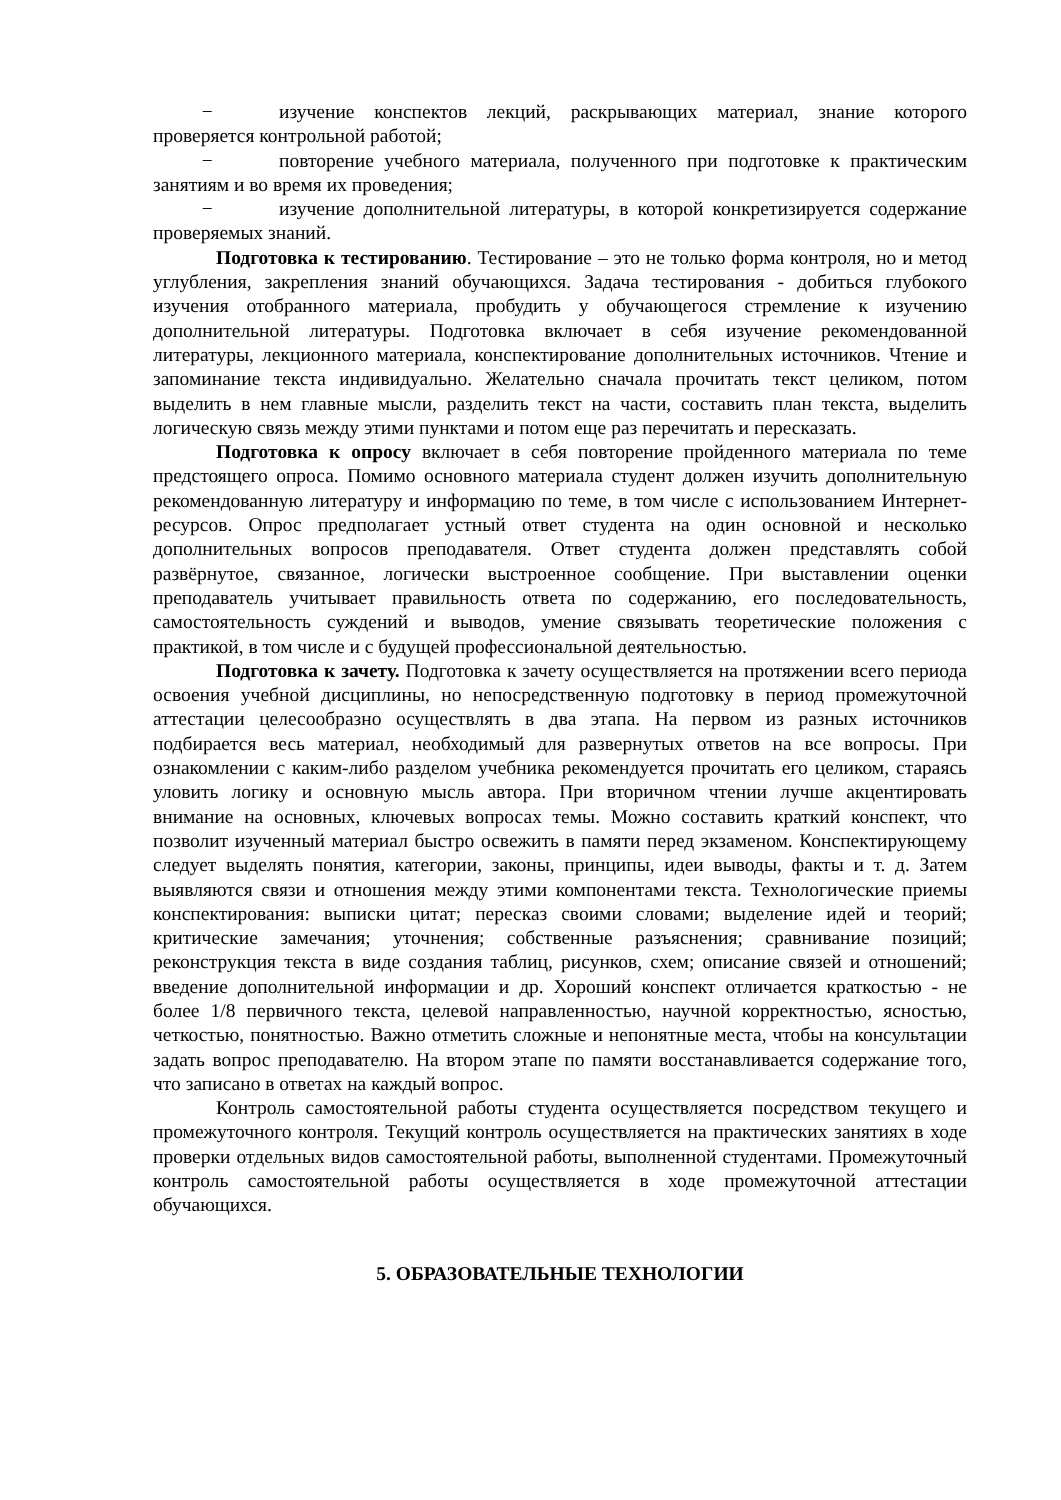− изучение конспектов лекций, раскрывающих материал, знание которого проверяется контрольной работой;
− повторение учебного материала, полученного при подготовке к практическим занятиям и во время их проведения;
− изучение дополнительной литературы, в которой конкретизируется содержание проверяемых знаний.
Подготовка к тестированию. Тестирование – это не только форма контроля, но и метод углубления, закрепления знаний обучающихся. Задача тестирования - добиться глубокого изучения отобранного материала, пробудить у обучающегося стремление к изучению дополнительной литературы. Подготовка включает в себя изучение рекомендованной литературы, лекционного материала, конспектирование дополнительных источников. Чтение и запоминание текста индивидуально. Желательно сначала прочитать текст целиком, потом выделить в нем главные мысли, разделить текст на части, составить план текста, выделить логическую связь между этими пунктами и потом еще раз перечитать и пересказать.
Подготовка к опросу включает в себя повторение пройденного материала по теме предстоящего опроса. Помимо основного материала студент должен изучить дополнительную рекомендованную литературу и информацию по теме, в том числе с использованием Интернет-ресурсов. Опрос предполагает устный ответ студента на один основной и несколько дополнительных вопросов преподавателя. Ответ студента должен представлять собой развёрнутое, связанное, логически выстроенное сообщение. При выставлении оценки преподаватель учитывает правильность ответа по содержанию, его последовательность, самостоятельность суждений и выводов, умение связывать теоретические положения с практикой, в том числе и с будущей профессиональной деятельностью.
Подготовка к зачету. Подготовка к зачету осуществляется на протяжении всего периода освоения учебной дисциплины, но непосредственную подготовку в период промежуточной аттестации целесообразно осуществлять в два этапа. На первом из разных источников подбирается весь материал, необходимый для развернутых ответов на все вопросы. При ознакомлении с каким-либо разделом учебника рекомендуется прочитать его целиком, стараясь уловить логику и основную мысль автора. При вторичном чтении лучше акцентировать внимание на основных, ключевых вопросах темы. Можно составить краткий конспект, что позволит изученный материал быстро освежить в памяти перед экзаменом. Конспектирующему следует выделять понятия, категории, законы, принципы, идеи выводы, факты и т. д. Затем выявляются связи и отношения между этими компонентами текста. Технологические приемы конспектирования: выписки цитат; пересказ своими словами; выделение идей и теорий; критические замечания; уточнения; собственные разъяснения; сравнивание позиций; реконструкция текста в виде создания таблиц, рисунков, схем; описание связей и отношений; введение дополнительной информации и др. Хороший конспект отличается краткостью - не более 1/8 первичного текста, целевой направленностью, научной корректностью, ясностью, четкостью, понятностью. Важно отметить сложные и непонятные места, чтобы на консультации задать вопрос преподавателю. На втором этапе по памяти восстанавливается содержание того, что записано в ответах на каждый вопрос.
Контроль самостоятельной работы студента осуществляется посредством текущего и промежуточного контроля. Текущий контроль осуществляется на практических занятиях в ходе проверки отдельных видов самостоятельной работы, выполненной студентами. Промежуточный контроль самостоятельной работы осуществляется в ходе промежуточной аттестации обучающихся.
5. ОБРАЗОВАТЕЛЬНЫЕ ТЕХНОЛОГИИ